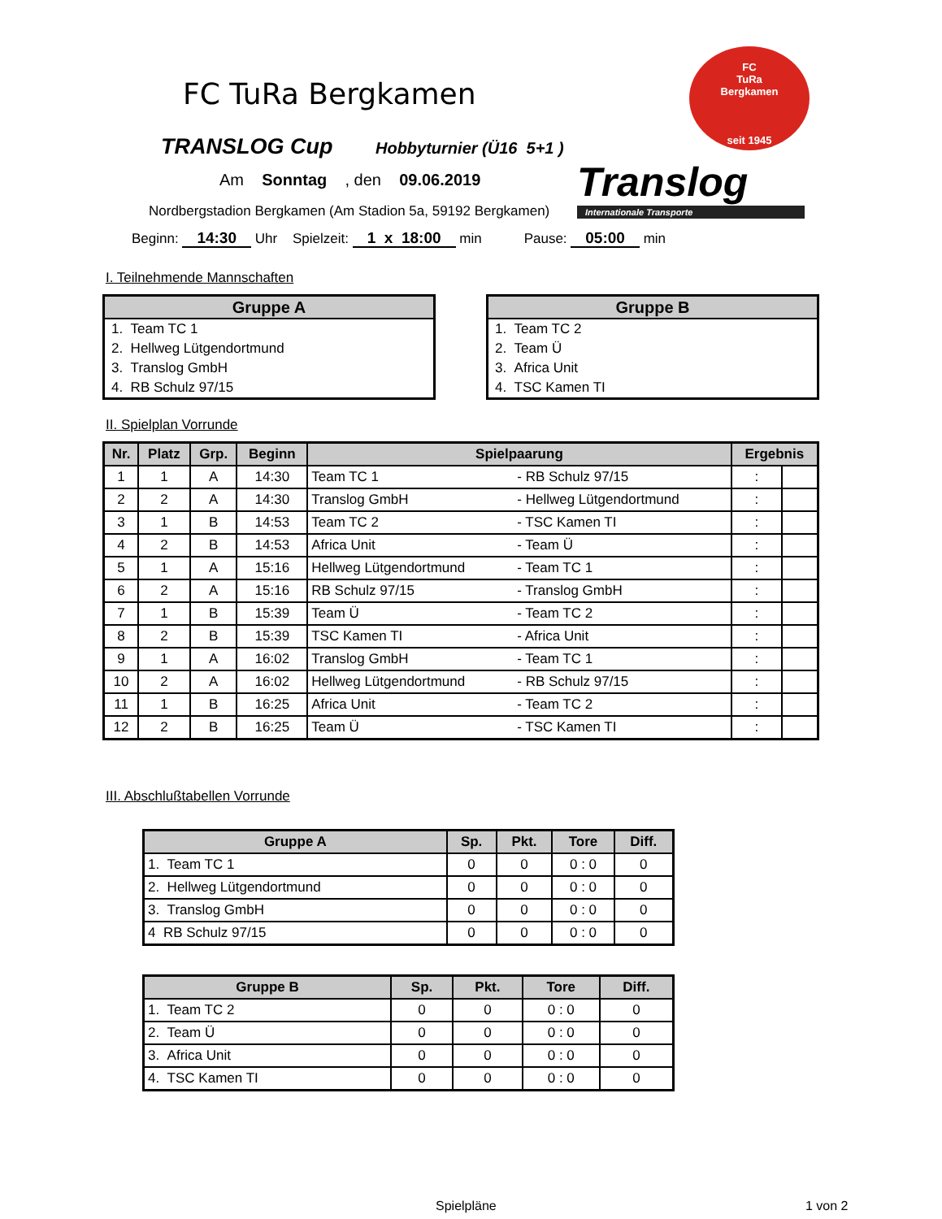FC TuRa Bergkamen
FC
TuRa
Bergkamen
seit 1945
TRANSLOG Cup Hobbyturnier (Ü16 5+1 )
Translog
Internationale Transporte
Am Sonntag , den 09.06.2019
Nordbergstadion Bergkamen (Am Stadion 5a, 59192 Bergkamen)
Beginn: 14:30 Uhr Spielzeit: 1 x 18:00 min Pause: 05:00 min
I. Teilnehmende Mannschaften
| Gruppe A |
| --- |
| 1. Team TC 1 |
| 2. Hellweg Lütgendortmund |
| 3. Translog GmbH |
| 4. RB Schulz 97/15 |
| Gruppe B |
| --- |
| 1. Team TC 2 |
| 2. Team Ü |
| 3. Africa Unit |
| 4. TSC Kamen TI |
II. Spielplan Vorrunde
| Nr. | Platz | Grp. | Beginn | Spielpaarung | | Ergebnis | |
| --- | --- | --- | --- | --- | --- | --- | --- |
| 1 | 1 | A | 14:30 | Team TC 1 | - RB Schulz 97/15 | : | |
| 2 | 2 | A | 14:30 | Translog GmbH | - Hellweg Lütgendortmund | : | |
| 3 | 1 | B | 14:53 | Team TC 2 | - TSC Kamen TI | : | |
| 4 | 2 | B | 14:53 | Africa Unit | - Team Ü | : | |
| 5 | 1 | A | 15:16 | Hellweg Lütgendortmund | - Team TC 1 | : | |
| 6 | 2 | A | 15:16 | RB Schulz 97/15 | - Translog GmbH | : | |
| 7 | 1 | B | 15:39 | Team Ü | - Team TC 2 | : | |
| 8 | 2 | B | 15:39 | TSC Kamen TI | - Africa Unit | : | |
| 9 | 1 | A | 16:02 | Translog GmbH | - Team TC 1 | : | |
| 10 | 2 | A | 16:02 | Hellweg Lütgendortmund | - RB Schulz 97/15 | : | |
| 11 | 1 | B | 16:25 | Africa Unit | - Team TC 2 | : | |
| 12 | 2 | B | 16:25 | Team Ü | - TSC Kamen TI | : | |
III. Abschlußtabellen Vorrunde
| Gruppe A | Sp. | Pkt. | Tore | Diff. |
| --- | --- | --- | --- | --- |
| 1. Team TC 1 | 0 | 0 | 0 : 0 | 0 |
| 2. Hellweg Lütgendortmund | 0 | 0 | 0 : 0 | 0 |
| 3. Translog GmbH | 0 | 0 | 0 : 0 | 0 |
| 4 RB Schulz 97/15 | 0 | 0 | 0 : 0 | 0 |
| Gruppe B | Sp. | Pkt. | Tore | Diff. |
| --- | --- | --- | --- | --- |
| 1. Team TC 2 | 0 | 0 | 0 : 0 | 0 |
| 2. Team Ü | 0 | 0 | 0 : 0 | 0 |
| 3. Africa Unit | 0 | 0 | 0 : 0 | 0 |
| 4. TSC Kamen TI | 0 | 0 | 0 : 0 | 0 |
Spielpläne 1 von 2